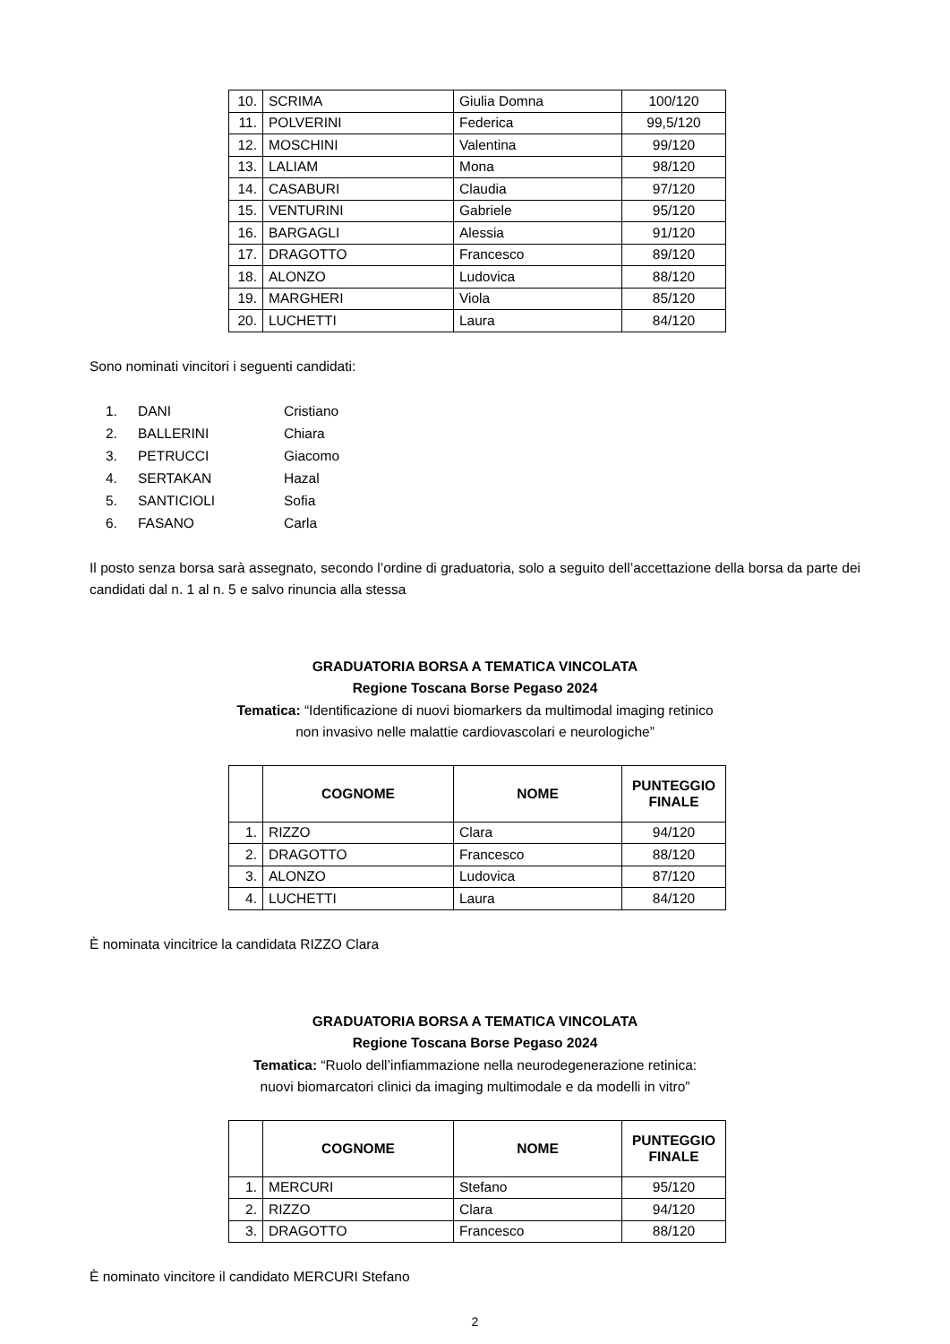| 10. | SCRIMA | Giulia Domna | 100/120 |
| 11. | POLVERINI | Federica | 99,5/120 |
| 12. | MOSCHINI | Valentina | 99/120 |
| 13. | LALIAM | Mona | 98/120 |
| 14. | CASABURI | Claudia | 97/120 |
| 15. | VENTURINI | Gabriele | 95/120 |
| 16. | BARGAGLI | Alessia | 91/120 |
| 17. | DRAGOTTO | Francesco | 89/120 |
| 18. | ALONZO | Ludovica | 88/120 |
| 19. | MARGHERI | Viola | 85/120 |
| 20. | LUCHETTI | Laura | 84/120 |
Sono nominati vincitori i seguenti candidati:
1. DANI Cristiano
2. BALLERINI Chiara
3. PETRUCCI Giacomo
4. SERTAKAN Hazal
5. SANTICIOLI Sofia
6. FASANO Carla
Il posto senza borsa sarà assegnato, secondo l’ordine di graduatoria, solo a seguito dell’accettazione della borsa da parte dei candidati dal n. 1 al n. 5 e salvo rinuncia alla stessa
GRADUATORIA BORSA A TEMATICA VINCOLATA
Regione Toscana Borse Pegaso 2024
Tematica: “Identificazione di nuovi biomarkers da multimodal imaging retinico
non invasivo nelle malattie cardiovascolari e neurologiche”
| | COGNOME | NOME | PUNTEGGIO FINALE |
| --- | --- | --- | --- |
| 1. | RIZZO | Clara | 94/120 |
| 2. | DRAGOTTO | Francesco | 88/120 |
| 3. | ALONZO | Ludovica | 87/120 |
| 4. | LUCHETTI | Laura | 84/120 |
È nominata vincitrice la candidata RIZZO Clara
GRADUATORIA BORSA A TEMATICA VINCOLATA
Regione Toscana Borse Pegaso 2024
Tematica: “Ruolo dell’infiammazione nella neurodegenerazione retinica:
nuovi biomarcatori clinici da imaging multimodale e da modelli in vitro”
| | COGNOME | NOME | PUNTEGGIO FINALE |
| --- | --- | --- | --- |
| 1. | MERCURI | Stefano | 95/120 |
| 2. | RIZZO | Clara | 94/120 |
| 3. | DRAGOTTO | Francesco | 88/120 |
È nominato vincitore il candidato MERCURI Stefano
2